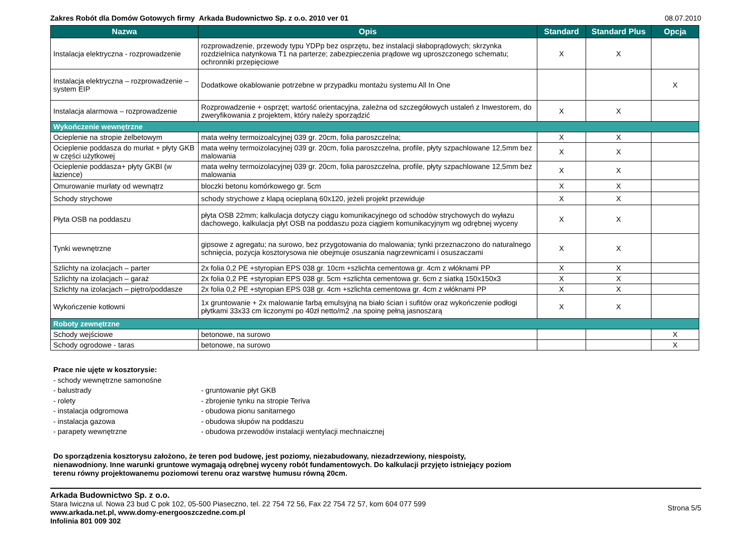Zakres Robót dla Domów Gotowych firmy Arkada Budownictwo Sp. z o.o. 2010 ver 01 08.07.2010
| Nazwa | Opis | Standard | Standard Plus | Opcja |
| --- | --- | --- | --- | --- |
| Instalacja elektryczna - rozprowadzenie | rozprowadzenie, przewody typu YDPp bez osprzętu, bez instalacji słaboprądowych; skrzynka rozdzielnica natynkowa T1 na parterze; zabezpieczenia prądowe wg uproszczonego schematu; ochronniki przepięciowe | X | X | |
| Instalacja elektryczna – rozprowadzenie – system EIP | Dodatkowe okablowanie potrzebne w przypadku montażu systemu All In One | | | X |
| Instalacja alarmowa – rozprowadzenie | Rozprowadzenie + osprzęt; wartość orientacyjna, zależna od szczegółowych ustaleń z Inwestorem, do zweryfikowania z projektem, który należy sporządzić | X | X | |
| Wykończenie wewnętrzne | | | | |
| Ocieplenie na stropie żelbetowym | mata wełny termoizoalcyjnej 039 gr. 20cm, folia paroszczelna; | X | X | |
| Ocieplenie poddasza do murłat + płyty GKB w części użytkowej | mata wełny termoizolacyjnej 039 gr. 20cm, folia paroszczelna, profile, płyty szpachlowane 12,5mm bez malowania | X | X | |
| Ocieplenie poddasza+ płyty GKBI (w łazience) | mata wełny termoizolacyjnej 039 gr. 20cm, folia paroszczelna, profile, płyty szpachlowane 12,5mm bez malowania | X | X | |
| Omurowanie murłaty od wewnątrz | bloczki betonu komórkowego gr. 5cm | X | X | |
| Schody strychowe | schody strychowe z klapą ocieplaną 60x120, jeżeli projekt przewiduje | X | X | |
| Płyta OSB na poddaszu | płyta OSB 22mm; kalkulacja dotyczy ciągu komunikacyjnego od schodów strychowych do wyłazu dachowego, kalkulacja płyt OSB na poddaszu poza ciągiem komunikacyjnym wg odrębnej wyceny | X | X | |
| Tynki wewnętrzne | gipsowe z agregatu; na surowo, bez przygotowania do malowania; tynki przeznaczono do naturalnego schnięcia, pozycja kosztorysowa nie obejmuje osuszania nagrzewnicami i osuszaczami | X | X | |
| Szlichty na izolacjach – parter | 2x folia 0,2 PE +styropian EPS 038 gr. 10cm +szlichta cementowa gr. 4cm z włóknami PP | X | X | |
| Szlichty na izolacjach – garaż | 2x folia 0,2 PE +styropian EPS 038 gr. 5cm +szlichta cementowa gr. 6cm z siatką 150x150x3 | X | X | |
| Szlichty na izolacjach – piętro/poddasze | 2x folia 0,2 PE +styropian EPS 038 gr. 4cm +szlichta cementowa gr. 4cm z włóknami PP | X | X | |
| Wykończenie kotłowni | 1x gruntowanie + 2x malowanie farbą emulsyjną na biało ścian i sufitów oraz wykończenie podłogi płytkami 33x33 cm liczonymi po 40zł netto/m2 ,na spoinę pełną jasnoszarą | X | X | |
| Roboty zewnętrzne | | | | |
| Schody wejściowe | betonowe, na surowo | | | X |
| Schody ogrodowe - taras | betonowe, na surowo | | | X |
Prace nie ujęte w kosztorysie:
- schody wewnętrzne samonośne
- balustrady - gruntowanie płyt GKB
- rolety - zbrojenie tynku na stropie Teriva
- instalacja odgromowa - obudowa pionu sanitarnego
- instalacja gazowa - obudowa słupów na poddaszu
- parapety wewnętrzne - obudowa przewodów instalacji wentylacji mechnaicznej
Do sporządzenia kosztorysu założono, że teren pod budowę, jest poziomy, niezabudowany, niezadrzewiony, niespoisty,
nienawodniony. Inne warunki gruntowe wymagają odrębnej wyceny robót fundamentowych. Do kalkulacji przyjęto istniejący poziom
terenu równy projektowanemu poziomowi terenu oraz warstwę humusu równą 20cm.
Arkada Budownictwo Sp. z o.o.
Stara Iwiczna ul. Nowa 23 bud C pok 102, 05-500 Piaseczno, tel. 22 754 72 56, Fax 22 754 72 57, kom 604 077 599
www.arkada.net.pl, www.domy-energooszczedne.com.pl
Infolinia 801 009 302
Strona 5/5